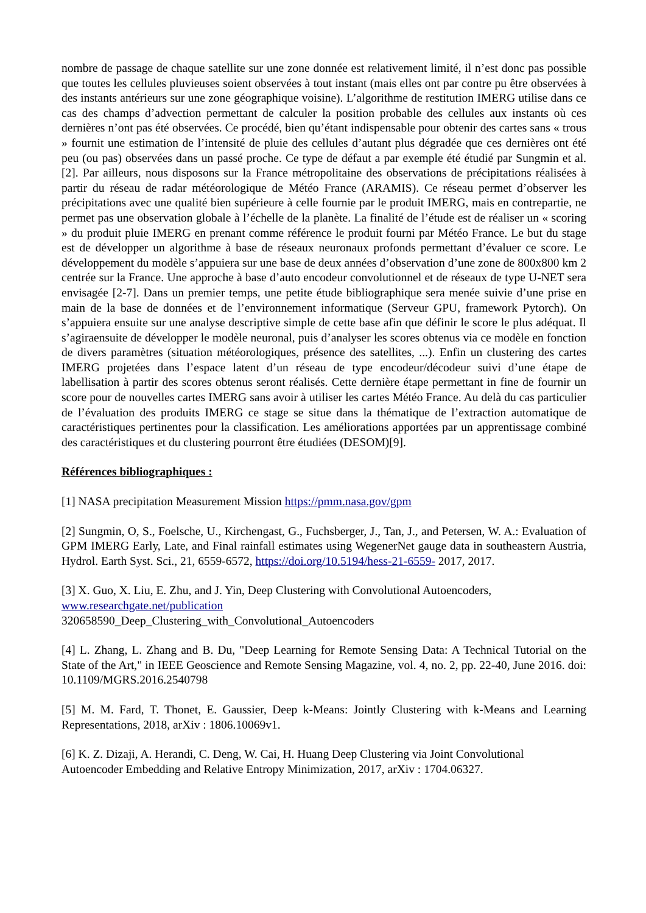nombre de passage de chaque satellite sur une zone donnée est relativement limité, il n’est donc pas possible que toutes les cellules pluvieuses soient observées à tout instant (mais elles ont par contre pu être observées à des instants antérieurs sur une zone géographique voisine). L’algorithme de restitution IMERG utilise dans ce cas des champs d’advection permettant de calculer la position probable des cellules aux instants où ces dernières n’ont pas été observées. Ce procédé, bien qu’étant indispensable pour obtenir des cartes sans « trous » fournit une estimation de l’intensité de pluie des cellules d’autant plus dégradée que ces dernières ont été peu (ou pas) observées dans un passé proche. Ce type de défaut a par exemple été étudié par Sungmin et al. [2]. Par ailleurs, nous disposons sur la France métropolitaine des observations de précipitations réalisées à partir du réseau de radar météorologique de Météo France (ARAMIS). Ce réseau permet d’observer les précipitations avec une qualité bien supérieure à celle fournie par le produit IMERG, mais en contrepartie, ne permet pas une observation globale à l’échelle de la planète. La finalité de l’étude est de réaliser un « scoring » du produit pluie IMERG en prenant comme référence le produit fourni par Météo France. Le but du stage est de développer un algorithme à base de réseaux neuronaux profonds permettant d’évaluer ce score. Le développement du modèle s’appuiera sur une base de deux années d’observation d’une zone de 800x800 km 2 centrée sur la France. Une approche à base d’auto encodeur convolutionnel et de réseaux de type U-NET sera envisagée [2-7]. Dans un premier temps, une petite étude bibliographique sera menée suivie d’une prise en main de la base de données et de l’environnement informatique (Serveur GPU, framework Pytorch). On s’appuiera ensuite sur une analyse descriptive simple de cette base afin que définir le score le plus adéquat. Il s’agiraensuite de développer le modèle neuronal, puis d’analyser les scores obtenus via ce modèle en fonction de divers paramètres (situation météorologiques, présence des satellites, ...). Enfin un clustering des cartes IMERG projetées dans l’espace latent d’un réseau de type encodeur/décodeur suivi d’une étape de labellisation à partir des scores obtenus seront réalisés. Cette dernière étape permettant in fine de fournir un score pour de nouvelles cartes IMERG sans avoir à utiliser les cartes Météo France. Au delà du cas particulier de l’évaluation des produits IMERG ce stage se situe dans la thématique de l’extraction automatique de caractéristiques pertinentes pour la classification. Les améliorations apportées par un apprentissage combiné des caractéristiques et du clustering pourront être étudiées (DESOM)[9].
Références bibliographiques :
[1] NASA precipitation Measurement Mission https://pmm.nasa.gov/gpm
[2] Sungmin, O, S., Foelsche, U., Kirchengast, G., Fuchsberger, J., Tan, J., and Petersen, W. A.: Evaluation of GPM IMERG Early, Late, and Final rainfall estimates using WegenerNet gauge data in southeastern Austria, Hydrol. Earth Syst. Sci., 21, 6559-6572, https://doi.org/10.5194/hess-21-6559- 2017, 2017.
[3] X. Guo, X. Liu, E. Zhu, and J. Yin, Deep Clustering with Convolutional Autoencoders,
www.researchgate.net/publication
320658590_Deep_Clustering_with_Convolutional_Autoencoders
[4] L. Zhang, L. Zhang and B. Du, "Deep Learning for Remote Sensing Data: A Technical Tutorial on the State of the Art," in IEEE Geoscience and Remote Sensing Magazine, vol. 4, no. 2, pp. 22-40, June 2016. doi: 10.1109/MGRS.2016.2540798
[5] M. M. Fard, T. Thonet, E. Gaussier, Deep k-Means: Jointly Clustering with k-Means and Learning Representations, 2018, arXiv : 1806.10069v1.
[6] K. Z. Dizaji, A. Herandi, C. Deng, W. Cai, H. Huang Deep Clustering via Joint Convolutional Autoencoder Embedding and Relative Entropy Minimization, 2017, arXiv : 1704.06327.